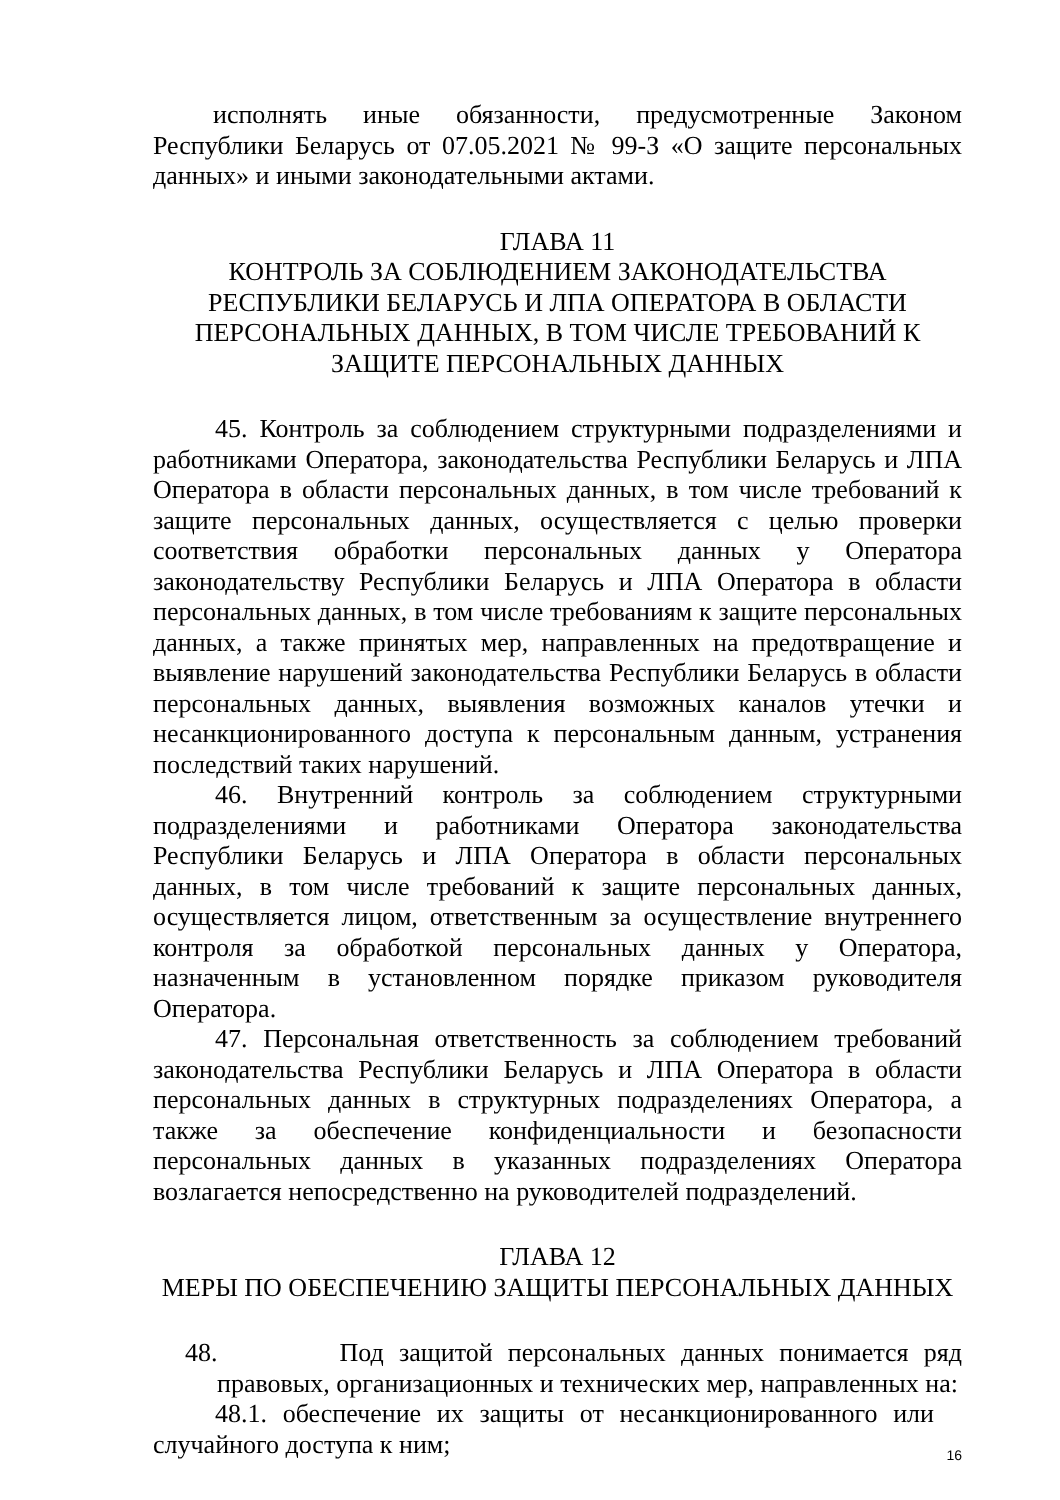исполнять иные обязанности, предусмотренные Законом Республики Беларусь от 07.05.2021 № 99-З «О защите персональных данных» и иными законодательными актами.
ГЛАВА 11
КОНТРОЛЬ ЗА СОБЛЮДЕНИЕМ ЗАКОНОДАТЕЛЬСТВА РЕСПУБЛИКИ БЕЛАРУСЬ И ЛПА ОПЕРАТОРА В ОБЛАСТИ ПЕРСОНАЛЬНЫХ ДАННЫХ, В ТОМ ЧИСЛЕ ТРЕБОВАНИЙ К ЗАЩИТЕ ПЕРСОНАЛЬНЫХ ДАННЫХ
45. Контроль за соблюдением структурными подразделениями и работниками Оператора, законодательства Республики Беларусь и ЛПА Оператора в области персональных данных, в том числе требований к защите персональных данных, осуществляется с целью проверки соответствия обработки персональных данных у Оператора законодательству Республики Беларусь и ЛПА Оператора в области персональных данных, в том числе требованиям к защите персональных данных, а также принятых мер, направленных на предотвращение и выявление нарушений законодательства Республики Беларусь в области персональных данных, выявления возможных каналов утечки и несанкционированного доступа к персональным данным, устранения последствий таких нарушений.
46. Внутренний контроль за соблюдением структурными подразделениями и работниками Оператора законодательства Республики Беларусь и ЛПА Оператора в области персональных данных, в том числе требований к защите персональных данных, осуществляется лицом, ответственным за осуществление внутреннего контроля за обработкой персональных данных у Оператора, назначенным в установленном порядке приказом руководителя Оператора.
47. Персональная ответственность за соблюдением требований законодательства Республики Беларусь и ЛПА Оператора в области персональных данных в структурных подразделениях Оператора, а также за обеспечение конфиденциальности и безопасности персональных данных в указанных подразделениях Оператора возлагается непосредственно на руководителей подразделений.
ГЛАВА 12
МЕРЫ ПО ОБЕСПЕЧЕНИЮ ЗАЩИТЫ ПЕРСОНАЛЬНЫХ ДАННЫХ
48. Под защитой персональных данных понимается ряд правовых, организационных и технических мер, направленных на:
48.1. обеспечение их защиты от несанкционированного или случайного доступа к ним;
16